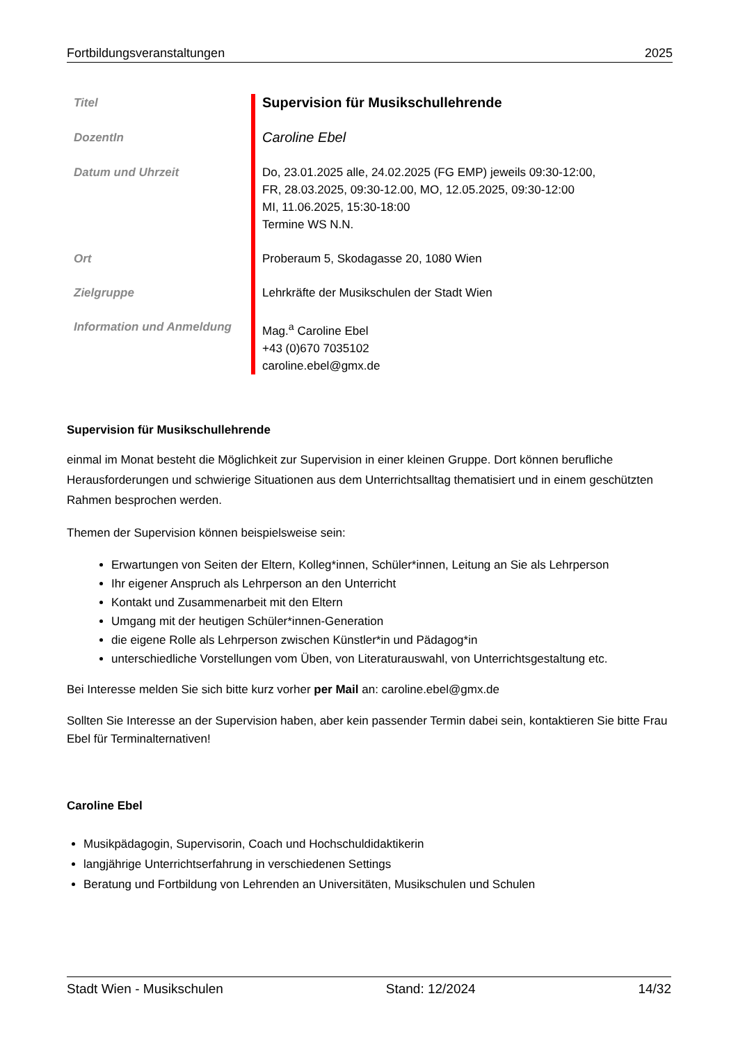Fortbildungsveranstaltungen 2025
| Titel | Supervision für Musikschullehrende |
| DozentIn | Caroline Ebel |
| Datum und Uhrzeit | Do, 23.01.2025 alle, 24.02.2025 (FG EMP) jeweils 09:30-12:00, FR, 28.03.2025, 09:30-12.00, MO, 12.05.2025, 09:30-12:00 MI, 11.06.2025, 15:30-18:00 Termine WS N.N. |
| Ort | Proberaum 5, Skodagasse 20, 1080 Wien |
| Zielgruppe | Lehrkräfte der Musikschulen der Stadt Wien |
| Information und Anmeldung | Mag.<sup>a</sup> Caroline Ebel +43 (0)670 7035102 caroline.ebel@gmx.de |
Supervision für Musikschullehrende
einmal im Monat besteht die Möglichkeit zur Supervision in einer kleinen Gruppe. Dort können berufliche Herausforderungen und schwierige Situationen aus dem Unterrichtsalltag thematisiert und in einem geschützten Rahmen besprochen werden.
Themen der Supervision können beispielsweise sein:
Erwartungen von Seiten der Eltern, Kolleg*innen, Schüler*innen, Leitung an Sie als Lehrperson
Ihr eigener Anspruch als Lehrperson an den Unterricht
Kontakt und Zusammenarbeit mit den Eltern
Umgang mit der heutigen Schüler*innen-Generation
die eigene Rolle als Lehrperson zwischen Künstler*in und Pädagog*in
unterschiedliche Vorstellungen vom Üben, von Literaturauswahl, von Unterrichtsgestaltung etc.
Bei Interesse melden Sie sich bitte kurz vorher per Mail an: caroline.ebel@gmx.de
Sollten Sie Interesse an der Supervision haben, aber kein passender Termin dabei sein, kontaktieren Sie bitte Frau Ebel für Terminalternativen!
Caroline Ebel
Musikpädagogin, Supervisorin, Coach und Hochschuldidaktikerin
langjährige Unterrichtserfahrung in verschiedenen Settings
Beratung und Fortbildung von Lehrenden an Universitäten, Musikschulen und Schulen
Stadt Wien - Musikschulen Stand: 12/2024 14/32